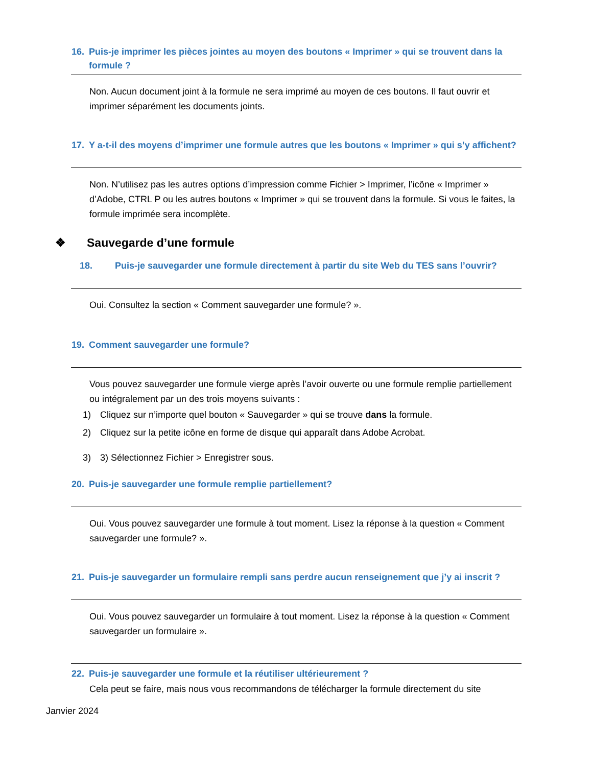16. Puis-je imprimer les pièces jointes au moyen des boutons « Imprimer » qui se trouvent dans la formule ?
Non. Aucun document joint à la formule ne sera imprimé au moyen de ces boutons. Il faut ouvrir et imprimer séparément les documents joints.
17. Y a-t-il des moyens d’imprimer une formule autres que les boutons « Imprimer » qui s’y affichent?
Non. N’utilisez pas les autres options d’impression comme Fichier > Imprimer, l’icône « Imprimer » d’Adobe, CTRL P ou les autres boutons « Imprimer » qui se trouvent dans la formule. Si vous le faites, la formule imprimée sera incomplète.
❖ Sauvegarde d’une formule
18. Puis-je sauvegarder une formule directement à partir du site Web du TES sans l’ouvrir?
Oui. Consultez la section « Comment sauvegarder une formule? ».
19. Comment sauvegarder une formule?
Vous pouvez sauvegarder une formule vierge après l’avoir ouverte ou une formule remplie partiellement ou intégralement par un des trois moyens suivants :
1) Cliquez sur n’importe quel bouton « Sauvegarder » qui se trouve dans la formule.
2) Cliquez sur la petite icône en forme de disque qui apparaît dans Adobe Acrobat.
3) 3) Sélectionnez Fichier > Enregistrer sous.
20. Puis-je sauvegarder une formule remplie partiellement?
Oui. Vous pouvez sauvegarder une formule à tout moment. Lisez la réponse à la question « Comment sauvegarder une formule? ».
21. Puis-je sauvegarder un formulaire rempli sans perdre aucun renseignement que j’y ai inscrit ?
Oui. Vous pouvez sauvegarder un formulaire à tout moment. Lisez la réponse à la question « Comment sauvegarder un formulaire ».
22. Puis-je sauvegarder une formule et la réutiliser ultérieurement ?
Cela peut se faire, mais nous vous recommandons de télécharger la formule directement du site
Janvier 2024